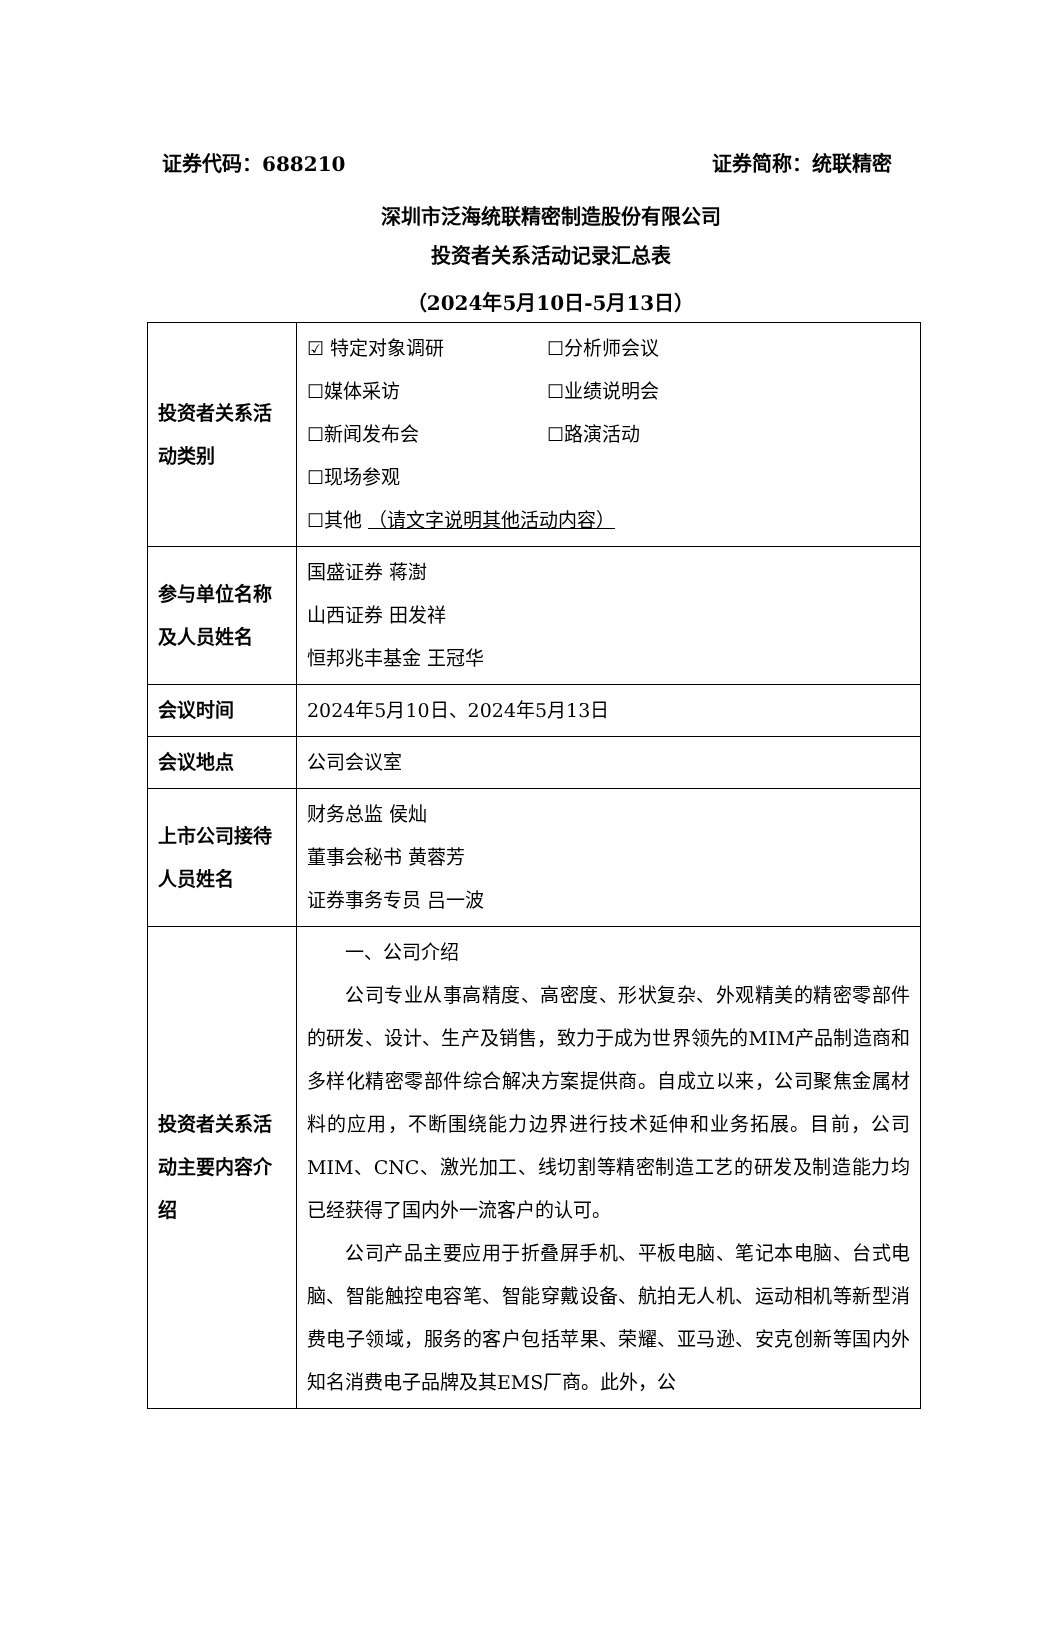证券代码：688210 证券简称：统联精密
深圳市泛海统联精密制造股份有限公司
投资者关系活动记录汇总表
（2024年5月10日-5月13日）
| 投资者关系活动类别 | ☑ 特定对象调研 ☐分析师会议 ☐媒体采访 ☐业绩说明会 ☐新闻发布会 ☐路演活动 ☐现场参观 ☐其他 （请文字说明其他活动内容） |
| 参与单位名称及人员姓名 | 国盛证券 蒋澍 山西证券 田发祥 恒邦兆丰基金 王冠华 |
| 会议时间 | 2024年5月10日、2024年5月13日 |
| 会议地点 | 公司会议室 |
| 上市公司接待人员姓名 | 财务总监 侯灿 董事会秘书 黄蓉芳 证券事务专员 吕一波 |
| 投资者关系活动主要内容介绍 | 一、公司介绍 公司专业从事高精度、高密度、形状复杂、外观精美的精密零部件的研发、设计、生产及销售，致力于成为世界领先的MIM产品制造商和多样化精密零部件综合解决方案提供商。自成立以来，公司聚焦金属材料的应用，不断围绕能力边界进行技术延伸和业务拓展。目前，公司MIM、CNC、激光加工、线切割等精密制造工艺的研发及制造能力均已经获得了国内外一流客户的认可。 公司产品主要应用于折叠屏手机、平板电脑、笔记本电脑、台式电脑、智能触控电容笔、智能穿戴设备、航拍无人机、运动相机等新型消费电子领域，服务的客户包括苹果、荣耀、亚马逊、安克创新等国内外知名消费电子品牌及其EMS厂商。此外，公 |